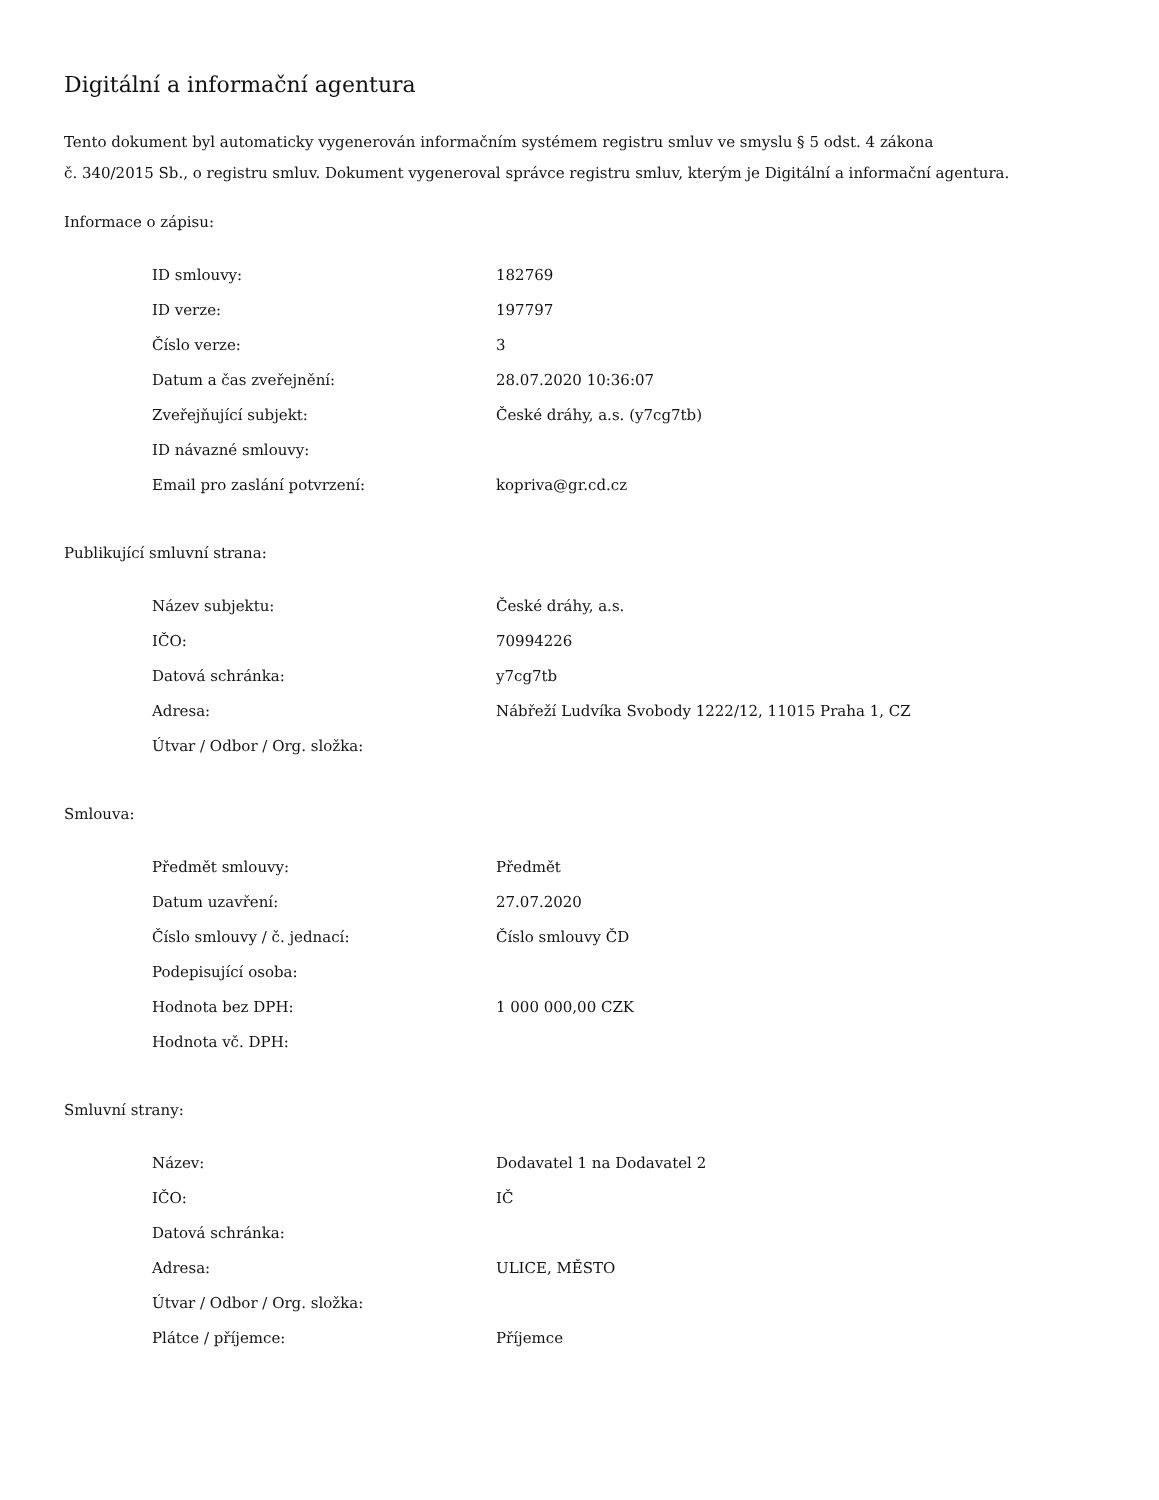Digitální a informační agentura
Tento dokument byl automaticky vygenerován informačním systémem registru smluv ve smyslu § 5 odst. 4 zákona
č. 340/2015 Sb., o registru smluv. Dokument vygeneroval správce registru smluv, kterým je Digitální a informační agentura.
Informace o zápisu:
| ID smlouvy: | 182769 |
| ID verze: | 197797 |
| Číslo verze: | 3 |
| Datum a čas zveřejnění: | 28.07.2020 10:36:07 |
| Zveřejňující subjekt: | České dráhy, a.s. (y7cg7tb) |
| ID návazné smlouvy: | |
| Email pro zaslání potvrzení: | kopriva@gr.cd.cz |
Publikující smluvní strana:
| Název subjektu: | České dráhy, a.s. |
| IČO: | 70994226 |
| Datová schránka: | y7cg7tb |
| Adresa: | Nábřeží Ludvíka Svobody 1222/12, 11015 Praha 1, CZ |
| Útvar / Odbor / Org. složka: | |
Smlouva:
| Předmět smlouvy: | Předmět |
| Datum uzavření: | 27.07.2020 |
| Číslo smlouvy / č. jednací: | Číslo smlouvy ČD |
| Podepisující osoba: | |
| Hodnota bez DPH: | 1 000 000,00 CZK |
| Hodnota vč. DPH: | |
Smluvní strany:
| Název: | Dodavatel 1 na Dodavatel 2 |
| IČO: | IČ |
| Datová schránka: | |
| Adresa: | ULICE, MĚSTO |
| Útvar / Odbor / Org. složka: | |
| Plátce / příjemce: | Příjemce |